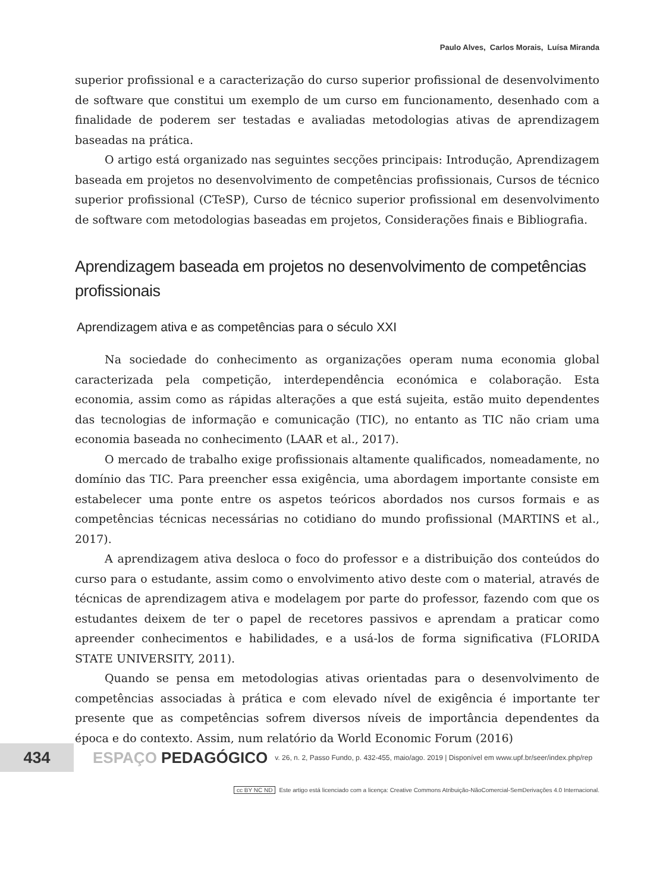Paulo Alves, Carlos Morais, Luísa Miranda
superior profissional e a caracterização do curso superior profissional de desenvolvimento de software que constitui um exemplo de um curso em funcionamento, desenhado com a finalidade de poderem ser testadas e avaliadas metodologias ativas de aprendizagem baseadas na prática.
O artigo está organizado nas seguintes secções principais: Introdução, Aprendizagem baseada em projetos no desenvolvimento de competências profissionais, Cursos de técnico superior profissional (CTeSP), Curso de técnico superior profissional em desenvolvimento de software com metodologias baseadas em projetos, Considerações finais e Bibliografia.
Aprendizagem baseada em projetos no desenvolvimento de competências profissionais
Aprendizagem ativa e as competências para o século XXI
Na sociedade do conhecimento as organizações operam numa economia global caracterizada pela competição, interdependência económica e colaboração. Esta economia, assim como as rápidas alterações a que está sujeita, estão muito dependentes das tecnologias de informação e comunicação (TIC), no entanto as TIC não criam uma economia baseada no conhecimento (LAAR et al., 2017).
O mercado de trabalho exige profissionais altamente qualificados, nomeadamente, no domínio das TIC. Para preencher essa exigência, uma abordagem importante consiste em estabelecer uma ponte entre os aspetos teóricos abordados nos cursos formais e as competências técnicas necessárias no cotidiano do mundo profissional (MARTINS et al., 2017).
A aprendizagem ativa desloca o foco do professor e a distribuição dos conteúdos do curso para o estudante, assim como o envolvimento ativo deste com o material, através de técnicas de aprendizagem ativa e modelagem por parte do professor, fazendo com que os estudantes deixem de ter o papel de recetores passivos e aprendam a praticar como apreender conhecimentos e habilidades, e a usá-los de forma significativa (FLORIDA STATE UNIVERSITY, 2011).
Quando se pensa em metodologias ativas orientadas para o desenvolvimento de competências associadas à prática e com elevado nível de exigência é importante ter presente que as competências sofrem diversos níveis de importância dependentes da época e do contexto. Assim, num relatório da World Economic Forum (2016)
434
ESPAÇO PEDAGÓGICO v. 26, n. 2, Passo Fundo, p. 432-455, maio/ago. 2019 | Disponível em www.upf.br/seer/index.php/rep
cc BY NC ND Este artigo está licenciado com a licença: Creative Commons Atribuição-NãoComercial-SemDerivações 4.0 Internacional.